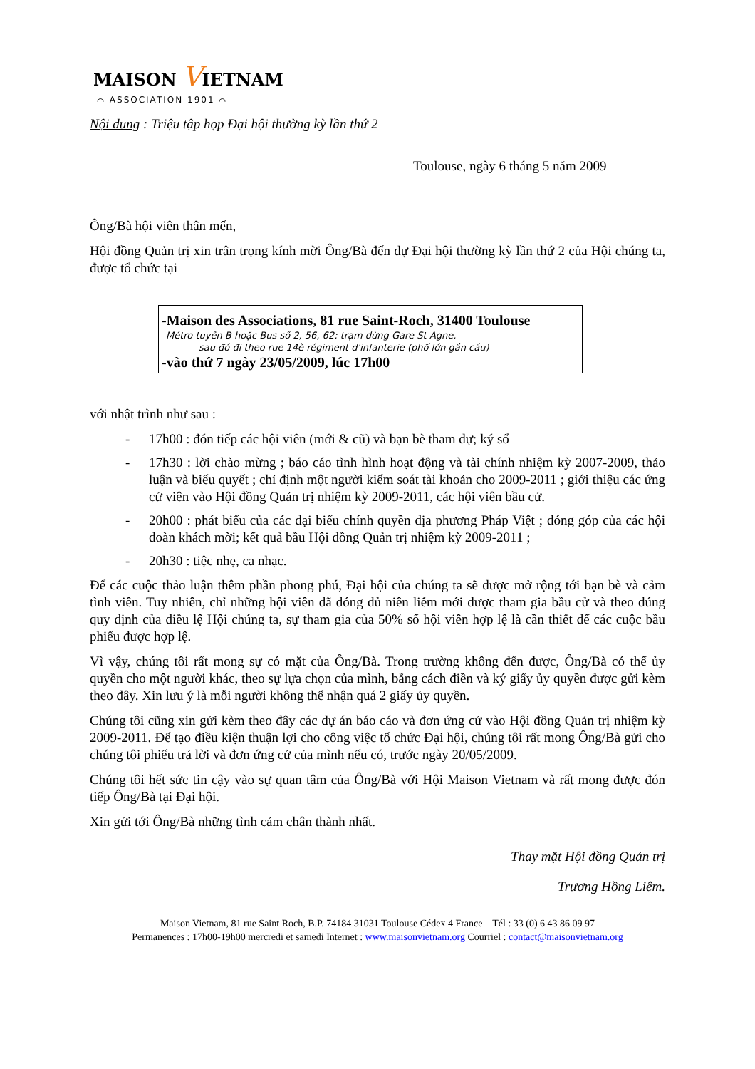MAISON VIETNAM
⌒ ASSOCIATION 1901 ⌒
Nội dung : Triệu tập họp Đại hội thường kỳ lần thứ 2
Toulouse, ngày 6 tháng 5 năm 2009
Ông/Bà hội viên thân mến,
Hội đồng Quản trị xin trân trọng kính mời Ông/Bà đến dự Đại hội thường kỳ lần thứ 2 của Hội chúng ta, được tổ chức tại
-Maison des Associations, 81 rue Saint-Roch, 31400 Toulouse
Métro tuyến B hoặc Bus số 2, 56, 62: trạm dừng Gare St-Agne,
sau đó đi theo rue 14è régiment d'infanterie (phố lớn gần cầu)
-vào thứ 7 ngày 23/05/2009, lúc 17h00
với nhật trình như sau :
- 17h00 : đón tiếp các hội viên (mới & cũ) và bạn bè tham dự; ký sổ
- 17h30 : lời chào mừng ; báo cáo tình hình hoạt động và tài chính nhiệm kỳ 2007-2009, thảo luận và biểu quyết ; chỉ định một người kiểm soát tài khoản cho 2009-2011 ; giới thiệu các ứng cử viên vào Hội đồng Quản trị nhiệm kỳ 2009-2011, các hội viên bầu cử.
- 20h00 : phát biểu của các đại biểu chính quyền địa phương Pháp Việt ; đóng góp của các hội đoàn khách mời; kết quả bầu Hội đồng Quản trị nhiệm kỳ 2009-2011 ;
- 20h30 : tiệc nhẹ, ca nhạc.
Để các cuộc thảo luận thêm phần phong phú, Đại hội của chúng ta sẽ được mở rộng tới bạn bè và cảm tình viên. Tuy nhiên, chỉ những hội viên đã đóng đủ niên liễm mới được tham gia bầu cử và theo đúng quy định của điều lệ Hội chúng ta, sự tham gia của 50% số hội viên hợp lệ là cần thiết để các cuộc bầu phiếu được hợp lệ.
Vì vậy, chúng tôi rất mong sự có mặt của Ông/Bà. Trong trường không đến được, Ông/Bà có thể ủy quyền cho một người khác, theo sự lựa chọn của mình, bằng cách điền và ký giấy ủy quyền được gửi kèm theo đây. Xin lưu ý là mỗi người không thể nhận quá 2 giấy ủy quyền.
Chúng tôi cũng xin gửi kèm theo đây các dự án báo cáo và đơn ứng cử vào Hội đồng Quản trị nhiệm kỳ 2009-2011. Để tạo điều kiện thuận lợi cho công việc tổ chức Đại hội, chúng tôi rất mong Ông/Bà gửi cho chúng tôi phiếu trả lời và đơn ứng cử của mình nếu có, trước ngày 20/05/2009.
Chúng tôi hết sức tin cậy vào sự quan tâm của Ông/Bà với Hội Maison Vietnam và rất mong được đón tiếp Ông/Bà tại Đại hội.
Xin gửi tới Ông/Bà những tình cảm chân thành nhất.
Thay mặt Hội đồng Quản trị
Trương Hồng Liêm.
Maison Vietnam, 81 rue Saint Roch, B.P. 74184 31031 Toulouse Cédex 4 France Tél : 33 (0) 6 43 86 09 97
Permanences : 17h00-19h00 mercredi et samedi Internet : www.maisonvietnam.org Courriel : contact@maisonvietnam.org